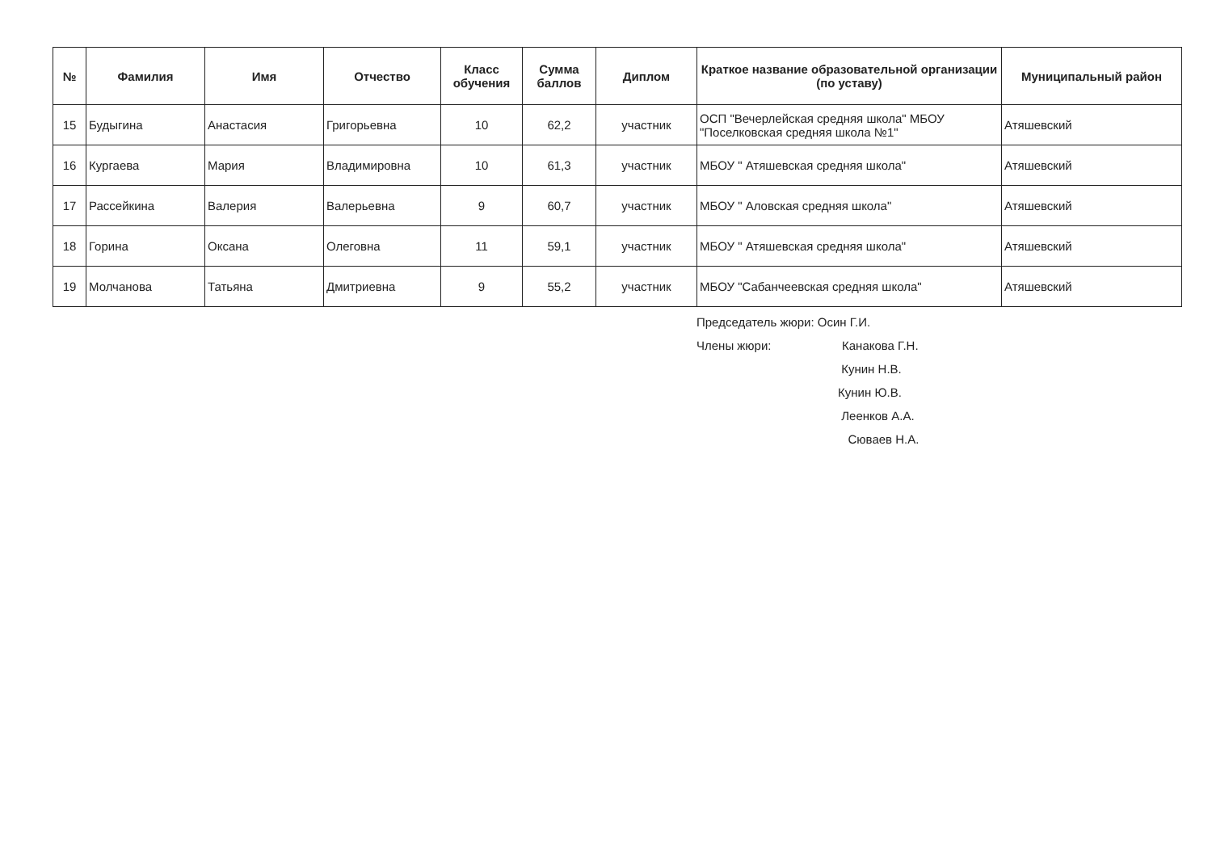| № | Фамилия | Имя | Отчество | Класс обучения | Сумма баллов | Диплом | Краткое название образовательной организации (по уставу) | Муниципальный район |
| --- | --- | --- | --- | --- | --- | --- | --- | --- |
| 15 | Будыгина | Анастасия | Григорьевна | 10 | 62,2 | участник | ОСП "Вечерлейская средняя школа" МБОУ "Поселковская средняя школа №1" | Атяшевский |
| 16 | Кургаева | Мария | Владимировна | 10 | 61,3 | участник | МБОУ " Атяшевская средняя школа" | Атяшевский |
| 17 | Рассейкина | Валерия | Валерьевна | 9 | 60,7 | участник | МБОУ " Аловская средняя школа" | Атяшевский |
| 18 | Горина | Оксана | Олеговна | 11 | 59,1 | участник | МБОУ " Атяшевская средняя школа" | Атяшевский |
| 19 | Молчанова | Татьяна | Дмитриевна | 9 | 55,2 | участник | МБОУ "Сабанчеевская средняя школа" | Атяшевский |
Председатель жюри: Осин Г.И.
Члены жюри: Канакова Г.Н.
Кунин Н.В.
Кунин Ю.В.
Леенков А.А.
Сюваев Н.А.